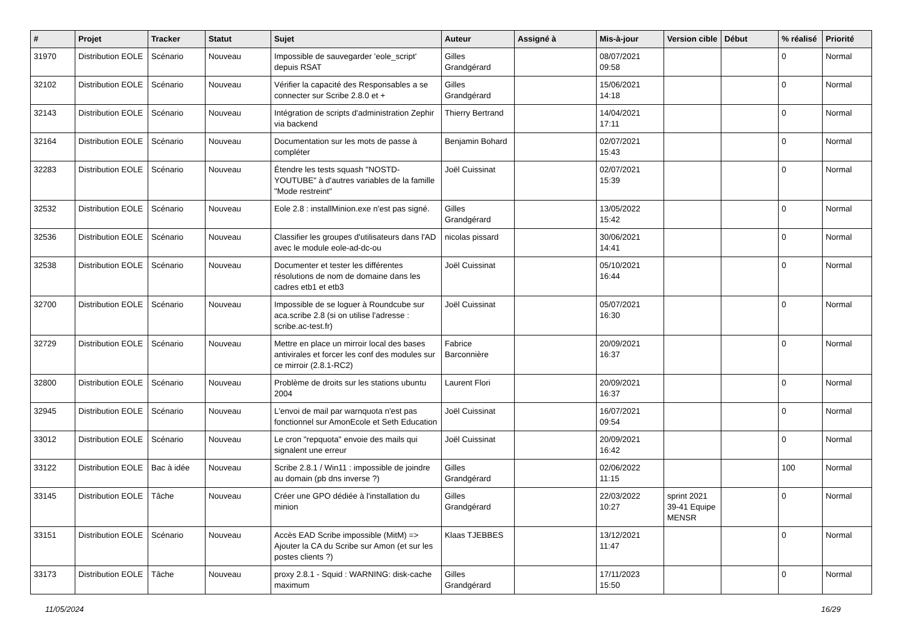| # | Projet | Tracker | Statut | Sujet | Auteur | Assigné à | Mis-à-jour | Version cible | Début | % réalisé | Priorité |
| --- | --- | --- | --- | --- | --- | --- | --- | --- | --- | --- | --- |
| 31970 | Distribution EOLE | Scénario | Nouveau | Impossible de sauvegarder 'eole_script' depuis RSAT | Gilles Grandgérard | | 08/07/2021 09:58 | | | 0 | Normal |
| 32102 | Distribution EOLE | Scénario | Nouveau | Vérifier la capacité des Responsables a se connecter sur Scribe 2.8.0 et + | Gilles Grandgérard | | 15/06/2021 14:18 | | | 0 | Normal |
| 32143 | Distribution EOLE | Scénario | Nouveau | Intégration de scripts d'administration Zephir via backend | Thierry Bertrand | | 14/04/2021 17:11 | | | 0 | Normal |
| 32164 | Distribution EOLE | Scénario | Nouveau | Documentation sur les mots de passe à compléter | Benjamin Bohard | | 02/07/2021 15:43 | | | 0 | Normal |
| 32283 | Distribution EOLE | Scénario | Nouveau | Étendre les tests squash "NOSTD-YOUTUBE" à d'autres variables de la famille "Mode restreint" | Joël Cuissinat | | 02/07/2021 15:39 | | | 0 | Normal |
| 32532 | Distribution EOLE | Scénario | Nouveau | Eole 2.8 : installMinion.exe n'est pas signé. | Gilles Grandgérard | | 13/05/2022 15:42 | | | 0 | Normal |
| 32536 | Distribution EOLE | Scénario | Nouveau | Classifier les groupes d'utilisateurs dans l'AD avec le module eole-ad-dc-ou | nicolas pissard | | 30/06/2021 14:41 | | | 0 | Normal |
| 32538 | Distribution EOLE | Scénario | Nouveau | Documenter et tester les différentes résolutions de nom de domaine dans les cadres etb1 et etb3 | Joël Cuissinat | | 05/10/2021 16:44 | | | 0 | Normal |
| 32700 | Distribution EOLE | Scénario | Nouveau | Impossible de se loguer à Roundcube sur aca.scribe 2.8 (si on utilise l'adresse : scribe.ac-test.fr) | Joël Cuissinat | | 05/07/2021 16:30 | | | 0 | Normal |
| 32729 | Distribution EOLE | Scénario | Nouveau | Mettre en place un mirroir local des bases antivirales et forcer les conf des modules sur ce mirroir (2.8.1-RC2) | Fabrice Barconnière | | 20/09/2021 16:37 | | | 0 | Normal |
| 32800 | Distribution EOLE | Scénario | Nouveau | Problème de droits sur les stations ubuntu 2004 | Laurent Flori | | 20/09/2021 16:37 | | | 0 | Normal |
| 32945 | Distribution EOLE | Scénario | Nouveau | L'envoi de mail par warnquota n'est pas fonctionnel sur AmonEcole et Seth Education | Joël Cuissinat | | 16/07/2021 09:54 | | | 0 | Normal |
| 33012 | Distribution EOLE | Scénario | Nouveau | Le cron "repquota" envoie des mails qui signalent une erreur | Joël Cuissinat | | 20/09/2021 16:42 | | | 0 | Normal |
| 33122 | Distribution EOLE | Bac à idée | Nouveau | Scribe 2.8.1 / Win11 : impossible de joindre au domain (pb dns inverse ?) | Gilles Grandgérard | | 02/06/2022 11:15 | | | 100 | Normal |
| 33145 | Distribution EOLE | Tâche | Nouveau | Créer une GPO dédiée à l'installation du minion | Gilles Grandgérard | | 22/03/2022 10:27 | sprint 2021 39-41 Equipe MENSR | | 0 | Normal |
| 33151 | Distribution EOLE | Scénario | Nouveau | Accès EAD Scribe impossible (MitM) => Ajouter la CA du Scribe sur Amon (et sur les postes clients ?) | Klaas TJEBBES | | 13/12/2021 11:47 | | | 0 | Normal |
| 33173 | Distribution EOLE | Tâche | Nouveau | proxy 2.8.1 - Squid : WARNING: disk-cache maximum | Gilles Grandgérard | | 17/11/2023 15:50 | | | 0 | Normal |
11/05/2024 16/29